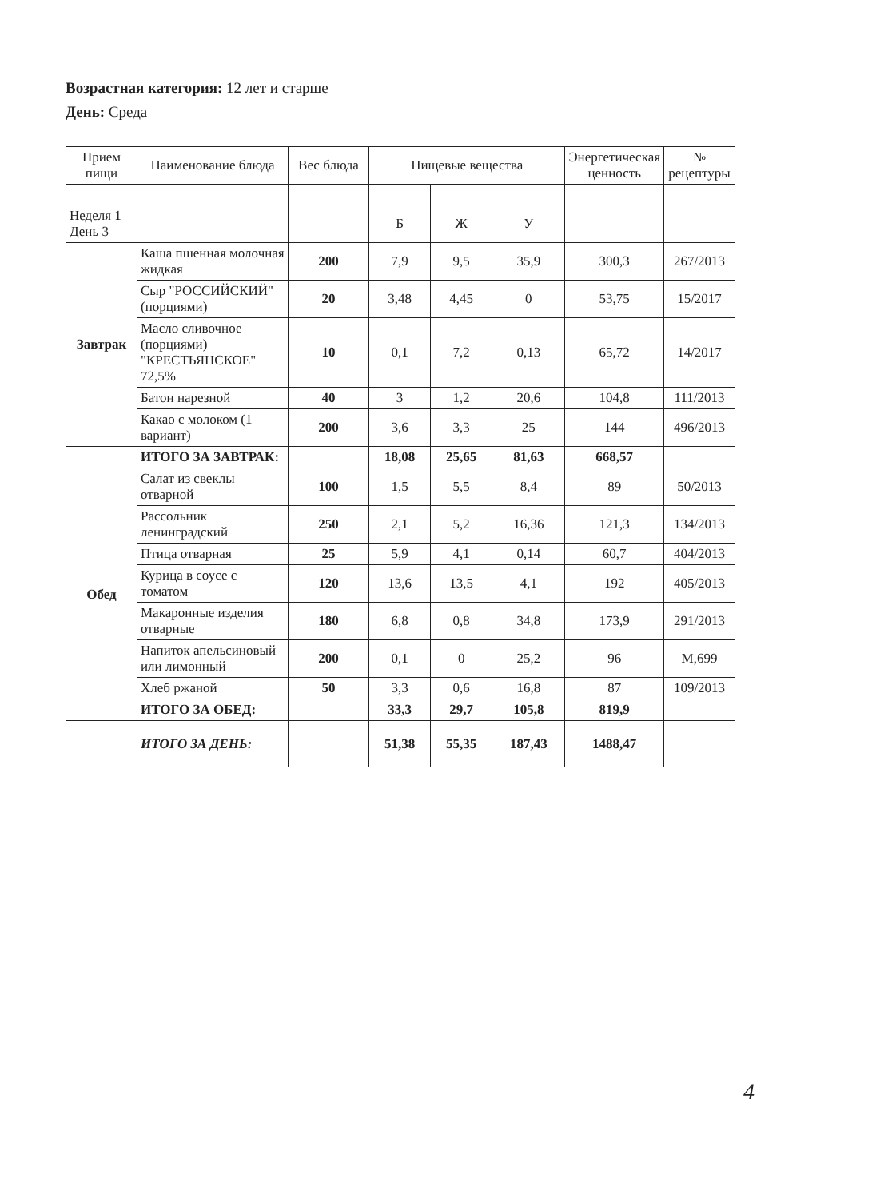Возрастная категория: 12 лет и старше
День: Среда
| Прием пищи | Наименование блюда | Вес блюда | Пищевые вещества | | | Энергетическая ценность | № рецептуры |
| --- | --- | --- | --- | --- | --- | --- | --- |
| Неделя 1 День 3 | | | Б | Ж | У | | |
| Завтрак | Каша пшенная молочная жидкая | 200 | 7,9 | 9,5 | 35,9 | 300,3 | 267/2013 |
| | Сыр "РОССИЙСКИЙ" (порциями) | 20 | 3,48 | 4,45 | 0 | 53,75 | 15/2017 |
| | Масло сливочное (порциями) "КРЕСТЬЯНСКОЕ" 72,5% | 10 | 0,1 | 7,2 | 0,13 | 65,72 | 14/2017 |
| | Батон нарезной | 40 | 3 | 1,2 | 20,6 | 104,8 | 111/2013 |
| | Какао с молоком (1 вариант) | 200 | 3,6 | 3,3 | 25 | 144 | 496/2013 |
| | ИТОГО ЗА ЗАВТРАК: | | 18,08 | 25,65 | 81,63 | 668,57 | |
| Обед | Салат из свеклы отварной | 100 | 1,5 | 5,5 | 8,4 | 89 | 50/2013 |
| | Рассольник ленинградский | 250 | 2,1 | 5,2 | 16,36 | 121,3 | 134/2013 |
| | Птица отварная | 25 | 5,9 | 4,1 | 0,14 | 60,7 | 404/2013 |
| | Курица в соусе с томатом | 120 | 13,6 | 13,5 | 4,1 | 192 | 405/2013 |
| | Макаронные изделия отварные | 180 | 6,8 | 0,8 | 34,8 | 173,9 | 291/2013 |
| | Напиток апельсиновый или лимонный | 200 | 0,1 | 0 | 25,2 | 96 | М,699 |
| | Хлеб ржаной | 50 | 3,3 | 0,6 | 16,8 | 87 | 109/2013 |
| | ИТОГО ЗА ОБЕД: | | 33,3 | 29,7 | 105,8 | 819,9 | |
| | ИТОГО ЗА ДЕНЬ: | | 51,38 | 55,35 | 187,43 | 1488,47 | |
4